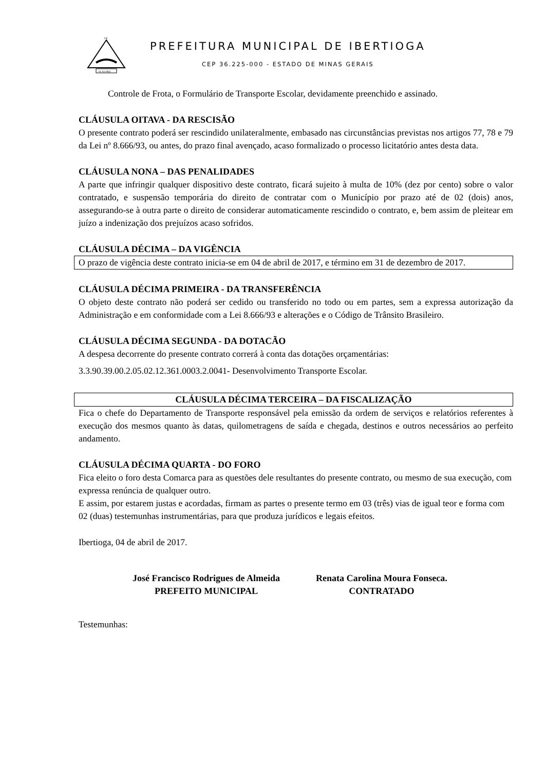DE
01-03-1963
PREFEITURA MUNICIPAL DE IBERTIOGA
CEP 36.225-000 - ESTADO DE MINAS GERAIS
Controle de Frota, o Formulário de Transporte Escolar, devidamente preenchido e assinado.
CLÁUSULA OITAVA - DA RESCISÃO
O presente contrato poderá ser rescindido unilateralmente, embasado nas circunstâncias previstas nos artigos 77, 78 e 79 da Lei nº 8.666/93, ou antes, do prazo final avençado, acaso formalizado o processo licitatório antes desta data.
CLÁUSULA NONA – DAS PENALIDADES
A parte que infringir qualquer dispositivo deste contrato, ficará sujeito à multa de 10% (dez por cento) sobre o valor contratado, e suspensão temporária do direito de contratar com o Município por prazo até de 02 (dois) anos, assegurando-se à outra parte o direito de considerar automaticamente rescindido o contrato, e, bem assim de pleitear em juízo a indenização dos prejuízos acaso sofridos.
CLÁUSULA DÉCIMA – DA VIGÊNCIA
O prazo de vigência deste contrato inicia-se em 04 de abril de 2017, e término em 31 de dezembro de 2017.
CLÁUSULA DÉCIMA PRIMEIRA - DA TRANSFERÊNCIA
O objeto deste contrato não poderá ser cedido ou transferido no todo ou em partes, sem a expressa autorização da Administração e em conformidade com a Lei 8.666/93 e alterações e o Código de Trânsito Brasileiro.
CLÁUSULA DÉCIMA SEGUNDA - DA DOTACÃO
A despesa decorrente do presente contrato correrá à conta das dotações orçamentárias:
3.3.90.39.00.2.05.02.12.361.0003.2.0041- Desenvolvimento Transporte Escolar.
CLÁUSULA DÉCIMA TERCEIRA – DA FISCALIZAÇÃO
Fica o chefe do Departamento de Transporte responsável pela emissão da ordem de serviços e relatórios referentes à execução dos mesmos quanto às datas, quilometragens de saída e chegada, destinos e outros necessários ao perfeito andamento.
CLÁUSULA DÉCIMA QUARTA - DO FORO
Fica eleito o foro desta Comarca para as questões dele resultantes do presente contrato, ou mesmo de sua execução, com expressa renúncia de qualquer outro.
E assim, por estarem justas e acordadas, firmam as partes o presente termo em 03 (três) vias de igual teor e forma com 02 (duas) testemunhas instrumentárias, para que produza jurídicos e legais efeitos.
Ibertioga, 04 de abril de 2017.
José Francisco Rodrigues de Almeida
PREFEITO MUNICIPAL
Renata Carolina Moura Fonseca.
CONTRATADO
Testemunhas: